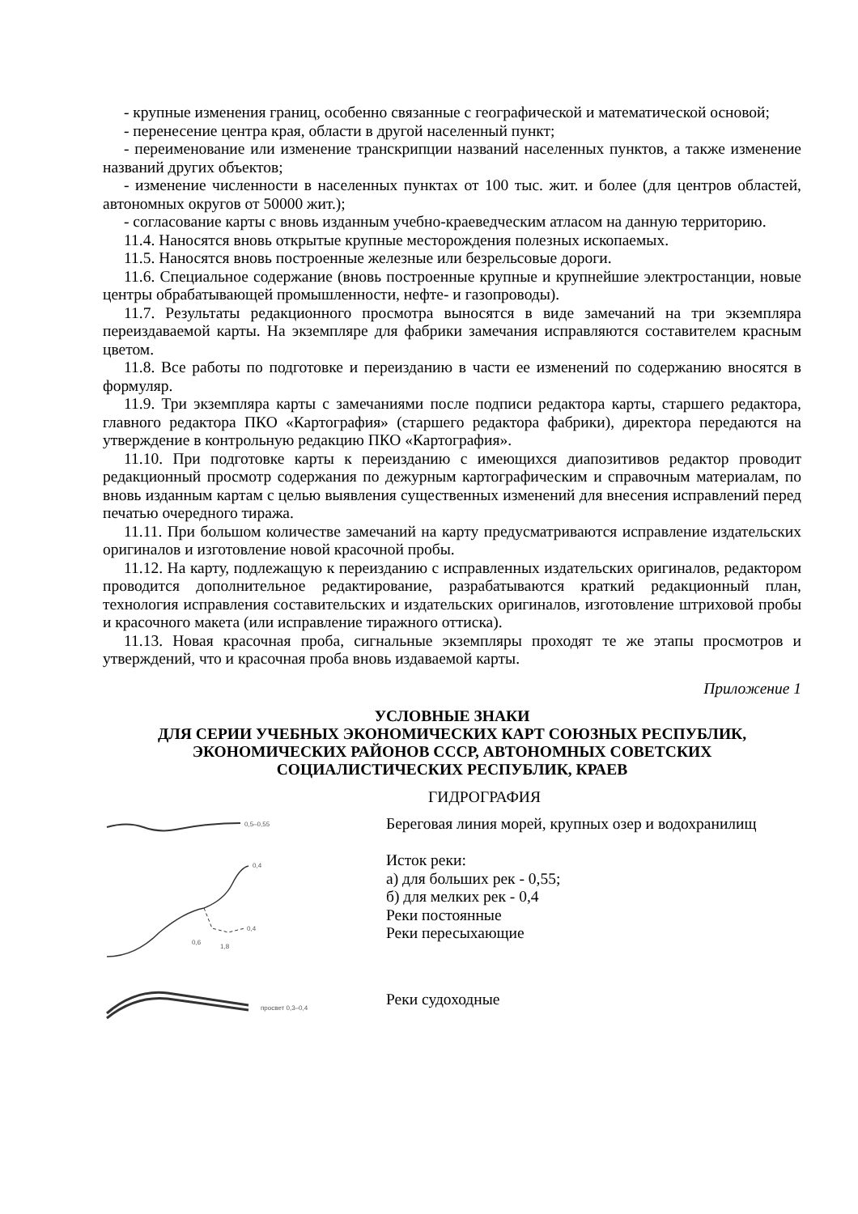- крупные изменения границ, особенно связанные с географической и математической основой;
- перенесение центра края, области в другой населенный пункт;
- переименование или изменение транскрипции названий населенных пунктов, а также изменение названий других объектов;
- изменение численности в населенных пунктах от 100 тыс. жит. и более (для центров областей, автономных округов от 50000 жит.);
- согласование карты с вновь изданным учебно-краеведческим атласом на данную территорию.
11.4. Наносятся вновь открытые крупные месторождения полезных ископаемых.
11.5. Наносятся вновь построенные железные или безрельсовые дороги.
11.6. Специальное содержание (вновь построенные крупные и крупнейшие электростанции, новые центры обрабатывающей промышленности, нефте- и газопроводы).
11.7. Результаты редакционного просмотра выносятся в виде замечаний на три экземпляра переиздаваемой карты. На экземпляре для фабрики замечания исправляются составителем красным цветом.
11.8. Все работы по подготовке и переизданию в части ее изменений по содержанию вносятся в формуляр.
11.9. Три экземпляра карты с замечаниями после подписи редактора карты, старшего редактора, главного редактора ПКО «Картография» (старшего редактора фабрики), директора передаются на утверждение в контрольную редакцию ПКО «Картография».
11.10. При подготовке карты к переизданию с имеющихся диапозитивов редактор проводит редакционный просмотр содержания по дежурным картографическим и справочным материалам, по вновь изданным картам с целью выявления существенных изменений для внесения исправлений перед печатью очередного тиража.
11.11. При большом количестве замечаний на карту предусматриваются исправление издательских оригиналов и изготовление новой красочной пробы.
11.12. На карту, подлежащую к переизданию с исправленных издательских оригиналов, редактором проводится дополнительное редактирование, разрабатываются краткий редакционный план, технология исправления составительских и издательских оригиналов, изготовление штриховой пробы и красочного макета (или исправление тиражного оттиска).
11.13. Новая красочная проба, сигнальные экземпляры проходят те же этапы просмотров и утверждений, что и красочная проба вновь издаваемой карты.
Приложение 1
УСЛОВНЫЕ ЗНАКИ
ДЛЯ СЕРИИ УЧЕБНЫХ ЭКОНОМИЧЕСКИХ КАРТ СОЮЗНЫХ РЕСПУБЛИК,
ЭКОНОМИЧЕСКИХ РАЙОНОВ СССР, АВТОНОМНЫХ СОВЕТСКИХ
СОЦИАЛИСТИЧЕСКИХ РЕСПУБЛИК, КРАЕВ
ГИДРОГРАФИЯ
0,5–0,55
Береговая линия морей, крупных озер и водохранилищ
0,4
0,6
1,8
0,4
Исток реки:
а) для больших рек - 0,55;
б) для мелких рек - 0,4
Реки постоянные
Реки пересыхающие
просвет 0,3–0,4
Реки судоходные